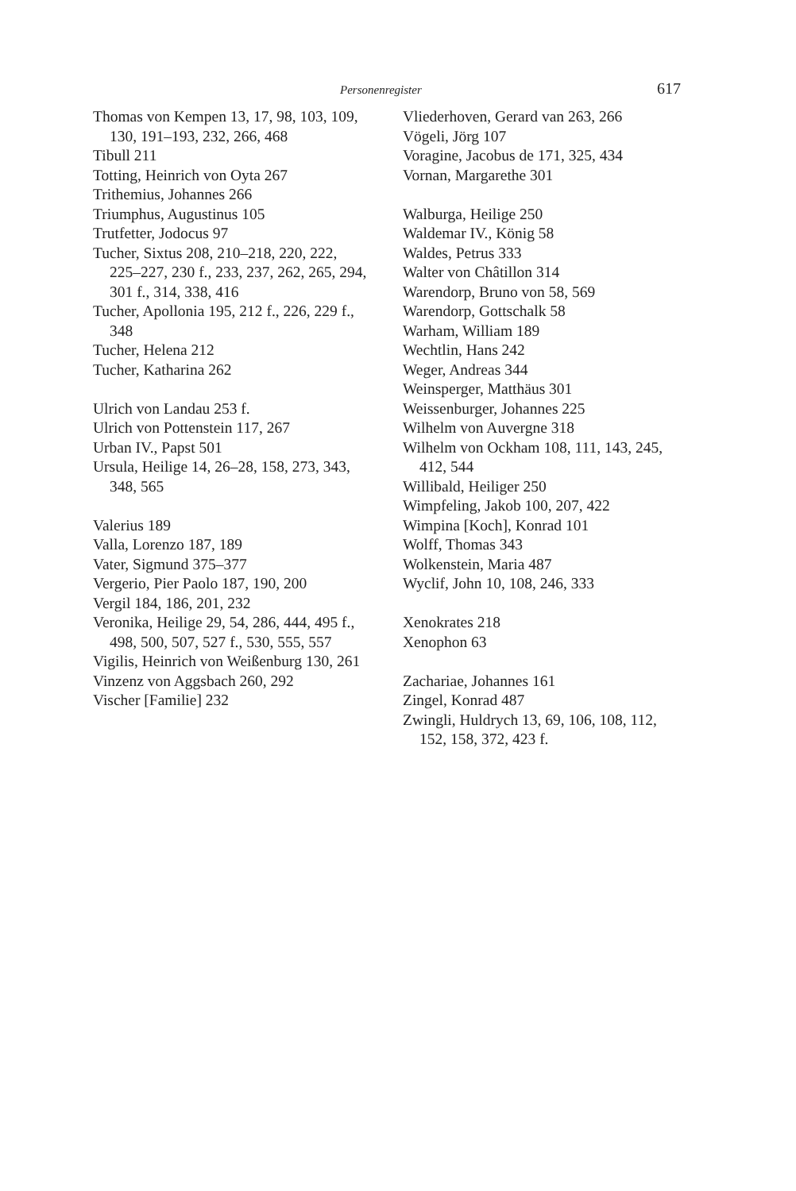Personenregister 617
Thomas von Kempen 13, 17, 98, 103, 109, 130, 191–193, 232, 266, 468
Tibull 211
Totting, Heinrich von Oyta 267
Trithemius, Johannes 266
Triumphus, Augustinus 105
Trutfetter, Jodocus 97
Tucher, Sixtus 208, 210–218, 220, 222, 225–227, 230 f., 233, 237, 262, 265, 294, 301 f., 314, 338, 416
Tucher, Apollonia 195, 212 f., 226, 229 f., 348
Tucher, Helena 212
Tucher, Katharina 262
Ulrich von Landau 253 f.
Ulrich von Pottenstein 117, 267
Urban IV., Papst 501
Ursula, Heilige 14, 26–28, 158, 273, 343, 348, 565
Valerius 189
Valla, Lorenzo 187, 189
Vater, Sigmund 375–377
Vergerio, Pier Paolo 187, 190, 200
Vergil 184, 186, 201, 232
Veronika, Heilige 29, 54, 286, 444, 495 f., 498, 500, 507, 527 f., 530, 555, 557
Vigilis, Heinrich von Weißenburg 130, 261
Vinzenz von Aggsbach 260, 292
Vischer [Familie] 232
Vliederhoven, Gerard van 263, 266
Vögeli, Jörg 107
Voragine, Jacobus de 171, 325, 434
Vornan, Margarethe 301
Walburga, Heilige 250
Waldemar IV., König 58
Waldes, Petrus 333
Walter von Châtillon 314
Warendorp, Bruno von 58, 569
Warendorp, Gottschalk 58
Warham, William 189
Wechtlin, Hans 242
Weger, Andreas 344
Weinsperger, Matthäus 301
Weissenburger, Johannes 225
Wilhelm von Auvergne 318
Wilhelm von Ockham 108, 111, 143, 245, 412, 544
Willibald, Heiliger 250
Wimpfeling, Jakob 100, 207, 422
Wimpina [Koch], Konrad 101
Wolff, Thomas 343
Wolkenstein, Maria 487
Wyclif, John 10, 108, 246, 333
Xenokrates 218
Xenophon 63
Zachariae, Johannes 161
Zingel, Konrad 487
Zwingli, Huldrych 13, 69, 106, 108, 112, 152, 158, 372, 423 f.